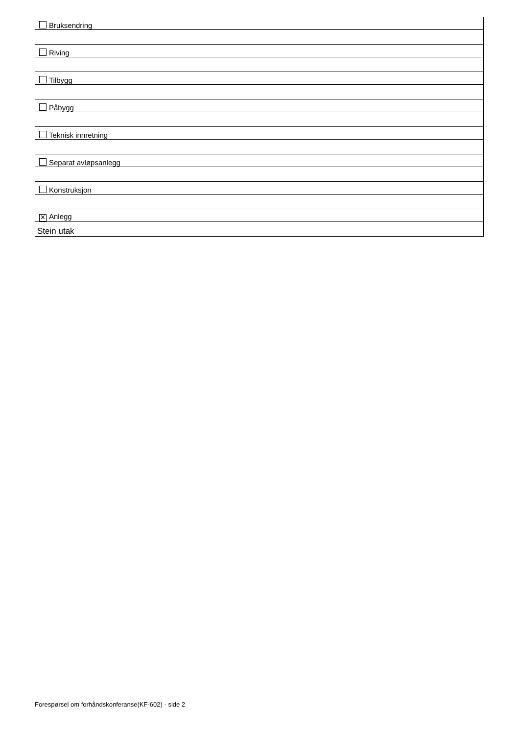| Bruksendring |
| Riving |
| Tilbygg |
| Påbygg |
| Teknisk innretning |
| Separat avløpsanlegg |
| Konstruksjon |
| ✕ Anlegg |
| Stein utak |
Forespørsel om forhåndskonferanse(KF-602) - side 2